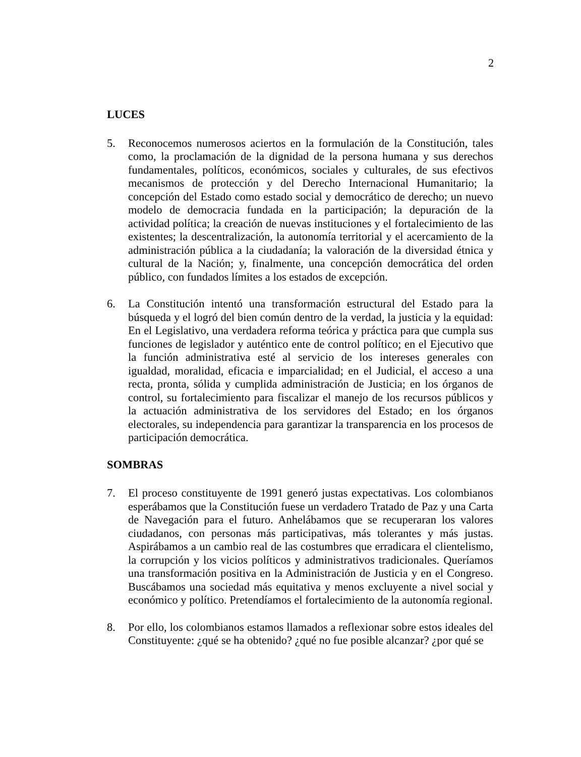2
LUCES
5. Reconocemos numerosos aciertos en la formulación de la Constitución, tales como, la proclamación de la dignidad de la persona humana y sus derechos fundamentales, políticos, económicos, sociales y culturales, de sus efectivos mecanismos de protección y del Derecho Internacional Humanitario; la concepción del Estado como estado social y democrático de derecho; un nuevo modelo de democracia fundada en la participación; la depuración de la actividad política; la creación de nuevas instituciones y el fortalecimiento de las existentes; la descentralización, la autonomía territorial y el acercamiento de la administración pública a la ciudadanía; la valoración de la diversidad étnica y cultural de la Nación; y, finalmente, una concepción democrática del orden público, con fundados límites a los estados de excepción.
6. La Constitución intentó una transformación estructural del Estado para la búsqueda y el logró del bien común dentro de la verdad, la justicia y la equidad: En el Legislativo, una verdadera reforma teórica y práctica para que cumpla sus funciones de legislador y auténtico ente de control político; en el Ejecutivo que la función administrativa esté al servicio de los intereses generales con igualdad, moralidad, eficacia e imparcialidad; en el Judicial, el acceso a una recta, pronta, sólida y cumplida administración de Justicia; en los órganos de control, su fortalecimiento para fiscalizar el manejo de los recursos públicos y la actuación administrativa de los servidores del Estado; en los órganos electorales, su independencia para garantizar la transparencia en los procesos de participación democrática.
SOMBRAS
7. El proceso constituyente de 1991 generó justas expectativas. Los colombianos esperábamos que la Constitución fuese un verdadero Tratado de Paz y una Carta de Navegación para el futuro. Anhelábamos que se recuperaran los valores ciudadanos, con personas más participativas, más tolerantes y más justas. Aspirábamos a un cambio real de las costumbres que erradicara el clientelismo, la corrupción y los vicios políticos y administrativos tradicionales. Queríamos una transformación positiva en la Administración de Justicia y en el Congreso. Buscábamos una sociedad más equitativa y menos excluyente a nivel social y económico y político. Pretendíamos el fortalecimiento de la autonomía regional.
8. Por ello, los colombianos estamos llamados a reflexionar sobre estos ideales del Constituyente: ¿qué se ha obtenido? ¿qué no fue posible alcanzar? ¿por qué se